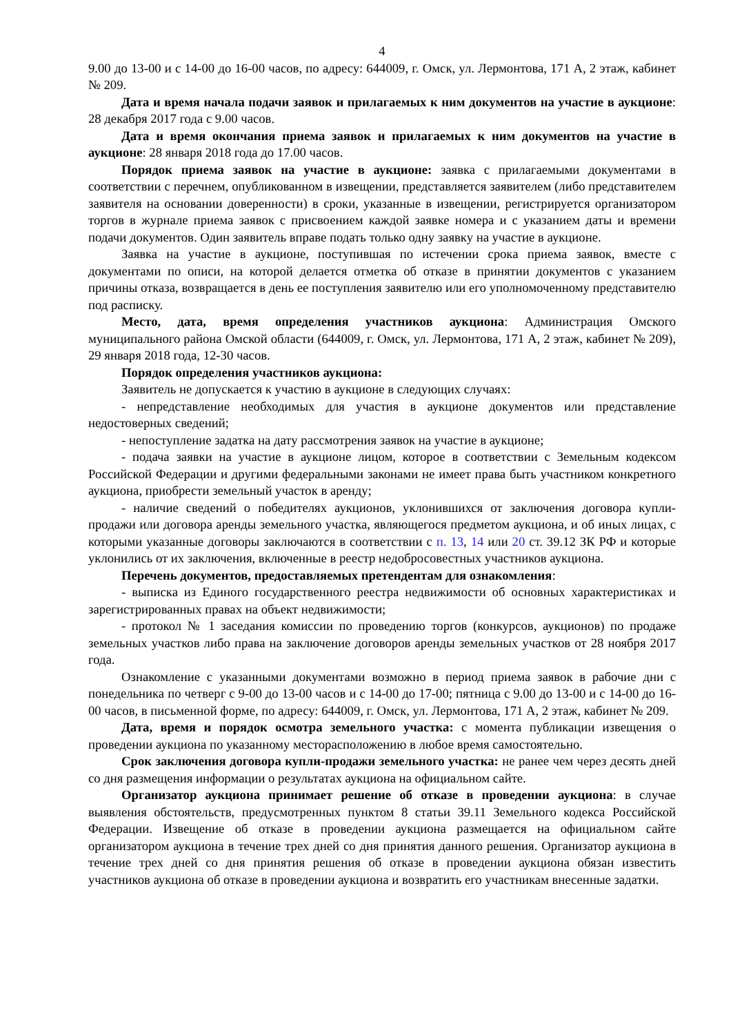4
9.00 до 13-00 и с 14-00 до 16-00 часов, по адресу: 644009, г. Омск, ул. Лермонтова, 171 А, 2 этаж, кабинет № 209.
Дата и время начала подачи заявок и прилагаемых к ним документов на участие в аукционе: 28 декабря 2017 года с 9.00 часов.
Дата и время окончания приема заявок и прилагаемых к ним документов на участие в аукционе: 28 января 2018 года до 17.00 часов.
Порядок приема заявок на участие в аукционе: заявка с прилагаемыми документами в соответствии с перечнем, опубликованном в извещении, представляется заявителем (либо представителем заявителя на основании доверенности) в сроки, указанные в извещении, регистрируется организатором торгов в журнале приема заявок с присвоением каждой заявке номера и с указанием даты и времени подачи документов. Один заявитель вправе подать только одну заявку на участие в аукционе.
Заявка на участие в аукционе, поступившая по истечении срока приема заявок, вместе с документами по описи, на которой делается отметка об отказе в принятии документов с указанием причины отказа, возвращается в день ее поступления заявителю или его уполномоченному представителю под расписку.
Место, дата, время определения участников аукциона: Администрация Омского муниципального района Омской области (644009, г. Омск, ул. Лермонтова, 171 А, 2 этаж, кабинет № 209), 29 января 2018 года, 12-30 часов.
Порядок определения участников аукциона:
Заявитель не допускается к участию в аукционе в следующих случаях:
- непредставление необходимых для участия в аукционе документов или представление недостоверных сведений;
- непоступление задатка на дату рассмотрения заявок на участие в аукционе;
- подача заявки на участие в аукционе лицом, которое в соответствии с Земельным кодексом Российской Федерации и другими федеральными законами не имеет права быть участником конкретного аукциона, приобрести земельный участок в аренду;
- наличие сведений о победителях аукционов, уклонившихся от заключения договора купли-продажи или договора аренды земельного участка, являющегося предметом аукциона, и об иных лицах, с которыми указанные договоры заключаются в соответствии с п. 13, 14 или 20 ст. 39.12 ЗК РФ и которые уклонились от их заключения, включенные в реестр недобросовестных участников аукциона.
Перечень документов, предоставляемых претендентам для ознакомления:
- выписка из Единого государственного реестра недвижимости об основных характеристиках и зарегистрированных правах на объект недвижимости;
- протокол № 1 заседания комиссии по проведению торгов (конкурсов, аукционов) по продаже земельных участков либо права на заключение договоров аренды земельных участков от 28 ноября 2017 года.
Ознакомление с указанными документами возможно в период приема заявок в рабочие дни с понедельника по четверг с 9-00 до 13-00 часов и с 14-00 до 17-00; пятница с 9.00 до 13-00 и с 14-00 до 16-00 часов, в письменной форме, по адресу: 644009, г. Омск, ул. Лермонтова, 171 А, 2 этаж, кабинет № 209.
Дата, время и порядок осмотра земельного участка: с момента публикации извещения о проведении аукциона по указанному месторасположению в любое время самостоятельно.
Срок заключения договора купли-продажи земельного участка: не ранее чем через десять дней со дня размещения информации о результатах аукциона на официальном сайте.
Организатор аукциона принимает решение об отказе в проведении аукциона: в случае выявления обстоятельств, предусмотренных пунктом 8 статьи 39.11 Земельного кодекса Российской Федерации. Извещение об отказе в проведении аукциона размещается на официальном сайте организатором аукциона в течение трех дней со дня принятия данного решения. Организатор аукциона в течение трех дней со дня принятия решения об отказе в проведении аукциона обязан известить участников аукциона об отказе в проведении аукциона и возвратить его участникам внесенные задатки.